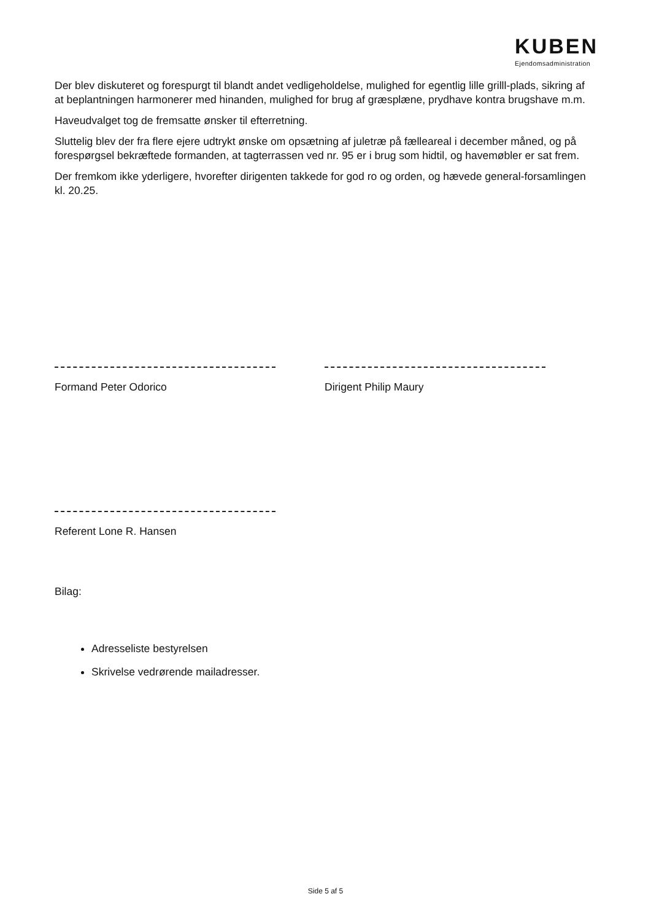KUBEN
Ejendomsadministration
Der blev diskuteret og forespurgt til blandt andet vedligeholdelse, mulighed for egentlig lille grilll-plads, sikring af at beplantningen harmonerer med hinanden, mulighed for brug af græsplæne, prydhave kontra brugshave m.m.
Haveudvalget tog de fremsatte ønsker til efterretning.
Sluttelig blev der fra flere ejere udtrykt ønske om opsætning af juletræ på fælleareal i december måned, og på forespørgsel bekræftede formanden, at tagterrassen ved nr. 95 er i brug som hidtil, og havemøbler er sat frem.
Der fremkom ikke yderligere, hvorefter dirigenten takkede for god ro og orden, og hævede general-forsamlingen kl. 20.25.
Formand Peter Odorico Dirigent Philip Maury
Referent Lone R. Hansen
Bilag:
Adresseliste bestyrelsen
Skrivelse vedrørende mailadresser.
Side 5 af 5